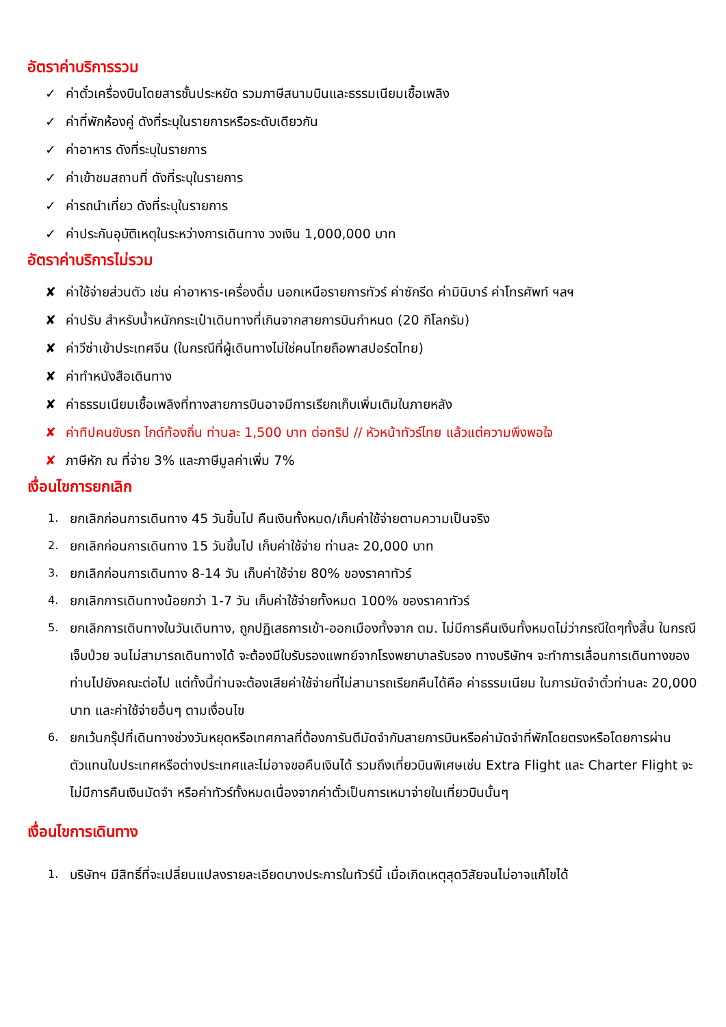อัตราค่าบริการรวม
✓ ค่าตั๋วเครื่องบินโดยสารชั้นประหยัด รวมภาษีสนามบินและธรรมเนียมเชื้อเพลิง
✓ ค่าที่พักห้องคู่ ดังที่ระบุในรายการหรือระดับเดียวกัน
✓ ค่าอาหาร ดังที่ระบุในรายการ
✓ ค่าเข้าชมสถานที่ ดังที่ระบุในรายการ
✓ ค่ารถนำเที่ยว ดังที่ระบุในรายการ
✓ ค่าประกันอุบัติเหตุในระหว่างการเดินทาง วงเงิน 1,000,000 บาท
อัตราค่าบริการไม่รวม
✘ ค่าใช้จ่ายส่วนตัว เช่น ค่าอาหาร-เครื่องดื่ม นอกเหนือรายการทัวร์ ค่าซักรีด ค่ามินิบาร์ ค่าโทรศัพท์ ฯลฯ
✘ ค่าปรับ สำหรับน้ำหนักกระเป๋าเดินทางที่เกินจากสายการบินกำหนด (20 กิโลกรัม)
✘ ค่าวีซ่าเข้าประเทศจีน (ในกรณีที่ผู้เดินทางไม่ใช่คนไทยถือพาสปอร์ตไทย)
✘ ค่าทำหนังสือเดินทาง
✘ ค่าธรรมเนียมเชื้อเพลิงที่ทางสายการบินอาจมีการเรียกเก็บเพิ่มเติมในภายหลัง
✘ ค่าทิปคนขับรถ ไกด์ท้องถิ่น ท่านละ 1,500 บาท ต่อทริป // หัวหน้าทัวร์ไทย แล้วแต่ความพึงพอใจ
✘ ภาษีหัก ณ ที่จ่าย 3% และภาษีมูลค่าเพิ่ม 7%
เงื่อนไขการยกเลิก
1. ยกเลิกก่อนการเดินทาง 45 วันขึ้นไป คืนเงินทั้งหมด/เก็บค่าใช้จ่ายตามความเป็นจริง
2. ยกเลิกก่อนการเดินทาง 15 วันขึ้นไป เก็บค่าใช้จ่าย ท่านละ 20,000 บาท
3. ยกเลิกก่อนการเดินทาง 8-14 วัน เก็บค่าใช้จ่าย 80% ของราคาทัวร์
4. ยกเลิกการเดินทางน้อยกว่า 1-7 วัน เก็บค่าใช้จ่ายทั้งหมด 100% ของราคาทัวร์
5. ยกเลิกการเดินทางในวันเดินทาง, ถูกปฏิเสธการเข้า-ออกเมืองทั้งจาก ตม. ไม่มีการคืนเงินทั้งหมดไม่ว่ากรณีใดๆทั้งสิ้น ในกรณีเจ็บป่วย จนไม่สามารถเดินทางได้ จะต้องมีใบรับรองแพทย์จากโรงพยาบาลรับรอง ทางบริษัทฯ จะทำการเลื่อนการเดินทางของท่านไปยังคณะต่อไป แต่ทั้งนี้ท่านจะต้องเสียค่าใช้จ่ายที่ไม่สามารถเรียกคืนได้คือ ค่าธรรมเนียม ในการมัดจำตั๋วท่านละ 20,000 บาท และค่าใช้จ่ายอื่นๆ ตามเงื่อนไข
6. ยกเว้นกรุ๊ปที่เดินทางช่วงวันหยุดหรือเทศกาลที่ต้องการันตีมัดจำกับสายการบินหรือค่ามัดจำที่พักโดยตรงหรือโดยการผ่านตัวแทนในประเทศหรือต่างประเทศและไม่อาจขอคืนเงินได้ รวมถึงเที่ยวบินพิเศษเช่น Extra Flight และ Charter Flight จะไม่มีการคืนเงินมัดจำ หรือค่าทัวร์ทั้งหมดเนื่องจากค่าตั๋วเป็นการเหมาจ่ายในเที่ยวบินนั้นๆ
เงื่อนไขการเดินทาง
1. บริษัทฯ มีสิทธิ์ที่จะเปลี่ยนแปลงรายละเอียดบางประการในทัวร์นี้ เมื่อเกิดเหตุสุดวิสัยจนไม่อาจแก้ไขได้